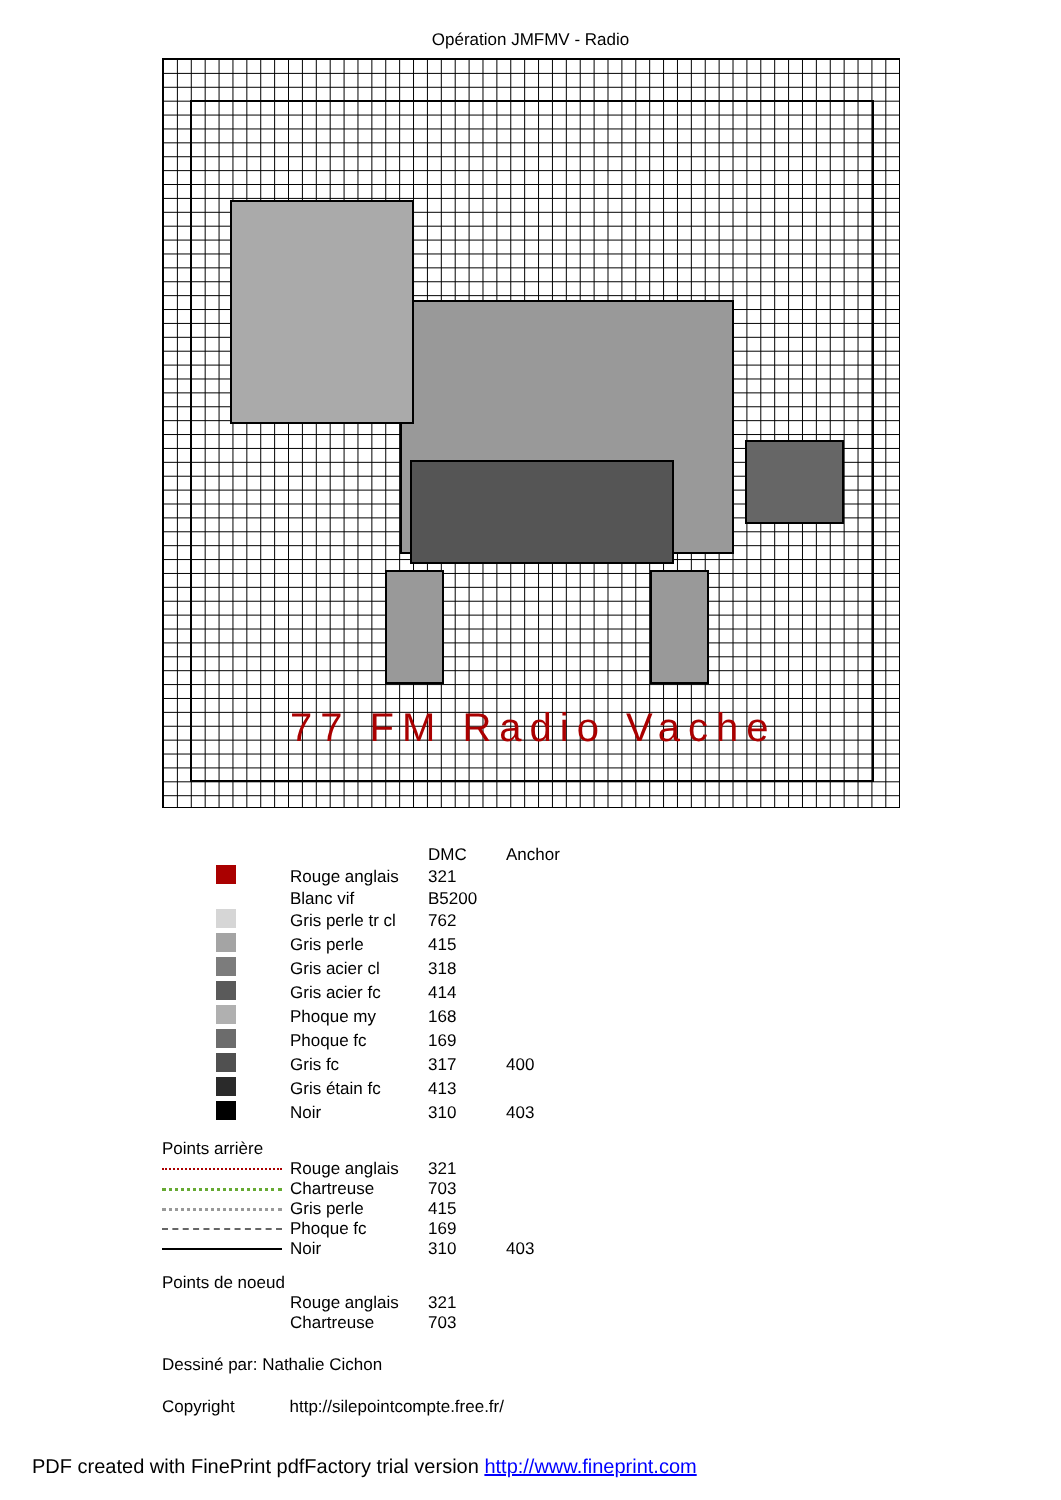Opération JMFMV - Radio
77 FM Radio Vache
| | | DMC | Anchor |
| | Rouge anglais | 321 | |
| | Blanc vif | B5200 | |
| | Gris perle tr cl | 762 | |
| | Gris perle | 415 | |
| | Gris acier cl | 318 | |
| | Gris acier fc | 414 | |
| | Phoque my | 168 | |
| | Phoque fc | 169 | |
| | Gris fc | 317 | 400 |
| | Gris étain fc | 413 | |
| | Noir | 310 | 403 |
Points arrière
| | Rouge anglais | 321 | |
| | Chartreuse | 703 | |
| | Gris perle | 415 | |
| | Phoque fc | 169 | |
| | Noir | 310 | 403 |
Points de noeud
| | Rouge anglais | 321 |
| | Chartreuse | 703 |
Dessiné par: Nathalie Cichon
Copyright http://silepointcompte.free.fr/
PDF created with FinePrint pdfFactory trial version http://www.fineprint.com